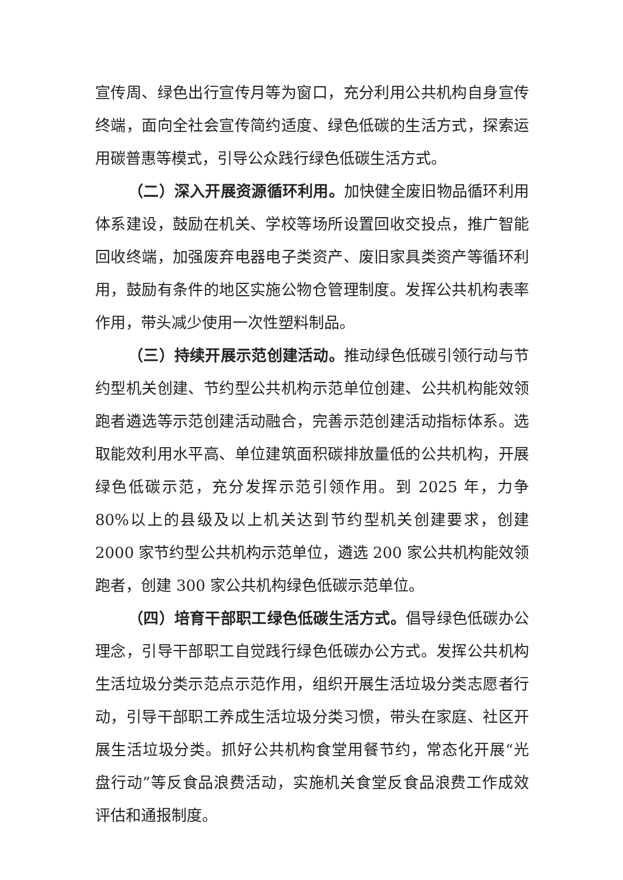宣传周、绿色出行宣传月等为窗口，充分利用公共机构自身宣传终端，面向全社会宣传简约适度、绿色低碳的生活方式，探索运用碳普惠等模式，引导公众践行绿色低碳生活方式。
（二）深入开展资源循环利用。加快健全废旧物品循环利用体系建设，鼓励在机关、学校等场所设置回收交投点，推广智能回收终端，加强废弃电器电子类资产、废旧家具类资产等循环利用，鼓励有条件的地区实施公物仓管理制度。发挥公共机构表率作用，带头减少使用一次性塑料制品。
（三）持续开展示范创建活动。推动绿色低碳引领行动与节约型机关创建、节约型公共机构示范单位创建、公共机构能效领跑者遴选等示范创建活动融合，完善示范创建活动指标体系。选取能效利用水平高、单位建筑面积碳排放量低的公共机构，开展绿色低碳示范，充分发挥示范引领作用。到 2025 年，力争 80%以上的县级及以上机关达到节约型机关创建要求，创建 2000 家节约型公共机构示范单位，遴选 200 家公共机构能效领跑者，创建 300 家公共机构绿色低碳示范单位。
（四）培育干部职工绿色低碳生活方式。倡导绿色低碳办公理念，引导干部职工自觉践行绿色低碳办公方式。发挥公共机构生活垃圾分类示范点示范作用，组织开展生活垃圾分类志愿者行动，引导干部职工养成生活垃圾分类习惯，带头在家庭、社区开展生活垃圾分类。抓好公共机构食堂用餐节约，常态化开展“光盘行动”等反食品浪费活动，实施机关食堂反食品浪费工作成效评估和通报制度。